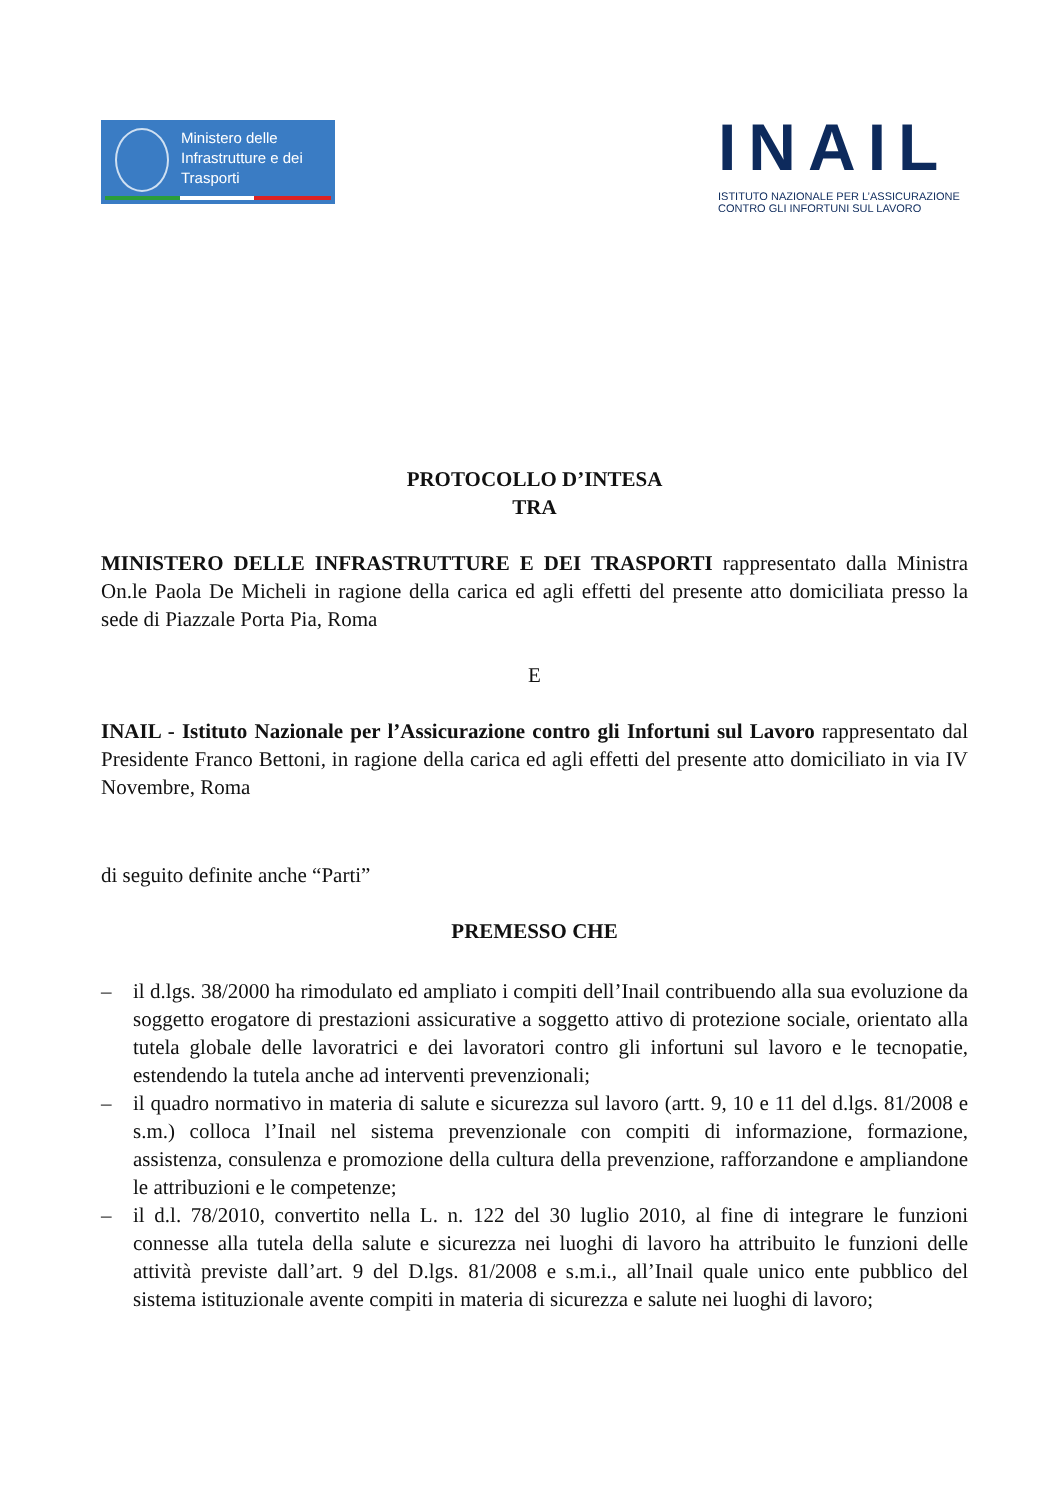Ministero delle
Infrastrutture e dei
Trasporti
INAIL
ISTITUTO NAZIONALE PER L’ASSICURAZIONE
CONTRO GLI INFORTUNI SUL LAVORO
PROTOCOLLO D’INTESA
TRA
MINISTERO DELLE INFRASTRUTTURE E DEI TRASPORTI rappresentato dalla Ministra On.le Paola De Micheli in ragione della carica ed agli effetti del presente atto domiciliata presso la sede di Piazzale Porta Pia, Roma
E
INAIL - Istituto Nazionale per l’Assicurazione contro gli Infortuni sul Lavoro rappresentato dal Presidente Franco Bettoni, in ragione della carica ed agli effetti del presente atto domiciliato in via IV Novembre, Roma
di seguito definite anche “Parti”
PREMESSO CHE
– il d.lgs. 38/2000 ha rimodulato ed ampliato i compiti dell’Inail contribuendo alla sua evoluzione da soggetto erogatore di prestazioni assicurative a soggetto attivo di protezione sociale, orientato alla tutela globale delle lavoratrici e dei lavoratori contro gli infortuni sul lavoro e le tecnopatie, estendendo la tutela anche ad interventi prevenzionali;
– il quadro normativo in materia di salute e sicurezza sul lavoro (artt. 9, 10 e 11 del d.lgs. 81/2008 e s.m.) colloca l’Inail nel sistema prevenzionale con compiti di informazione, formazione, assistenza, consulenza e promozione della cultura della prevenzione, rafforzandone e ampliandone le attribuzioni e le competenze;
– il d.l. 78/2010, convertito nella L. n. 122 del 30 luglio 2010, al fine di integrare le funzioni connesse alla tutela della salute e sicurezza nei luoghi di lavoro ha attribuito le funzioni delle attività previste dall’art. 9 del D.lgs. 81/2008 e s.m.i., all’Inail quale unico ente pubblico del sistema istituzionale avente compiti in materia di sicurezza e salute nei luoghi di lavoro;